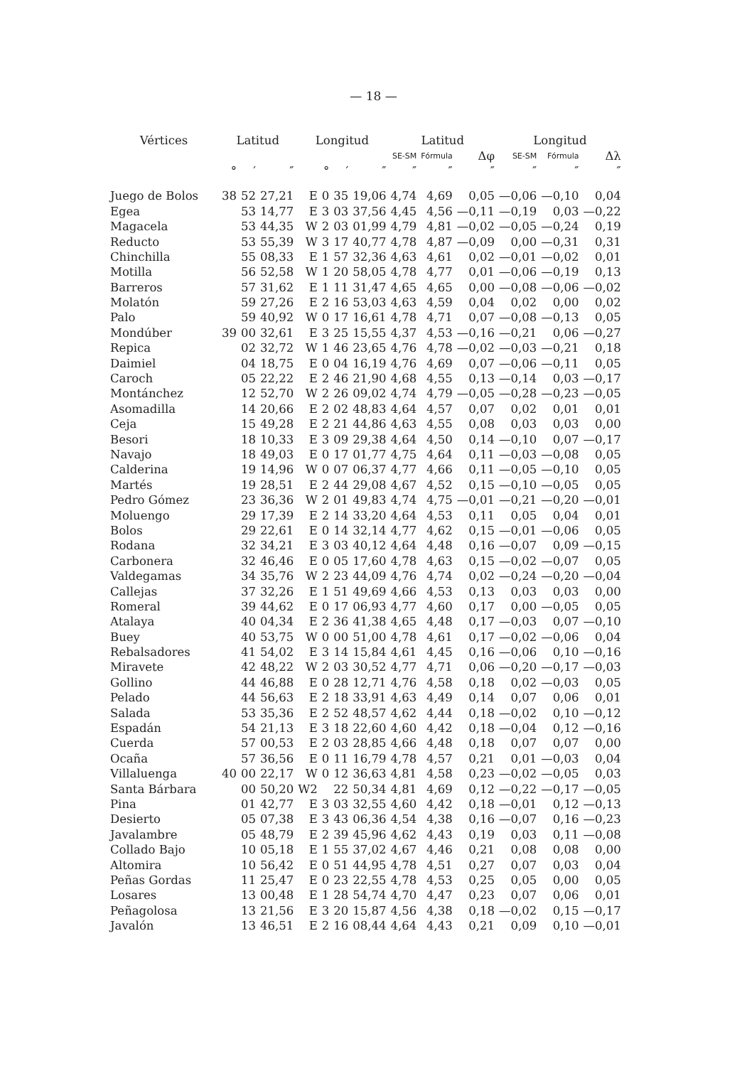— 18 —
| Vértices | Latitud | | | Longitud | | | | Latitud | | | Longitud | | |
| --- | --- | --- | --- | --- | --- | --- | --- | --- | --- | --- | --- | --- | --- |
| | | | | | | | | SE-SM | Fórmula | Δφ | SE-SM | Fórmula | Δλ |
| | ° | ′ | ″ | | ° | ′ | ″ | ″ | ″ | ″ | ″ | ″ | ″ |
| Juego de Bolos | 38 | 52 | 27,21 | E | 0 | 35 | 19,06 | 4,74 | 4,69 | 0,05 | —0,06 | —0,10 | 0,04 |
| Egea | | 53 | 14,77 | E | 3 | 03 | 37,56 | 4,45 | 4,56 | —0,11 | —0,19 | 0,03 | —0,22 |
| Magacela | | 53 | 44,35 | W | 2 | 03 | 01,99 | 4,79 | 4,81 | —0,02 | —0,05 | —0,24 | 0,19 |
| Reducto | | 53 | 55,39 | W | 3 | 17 | 40,77 | 4,78 | 4,87 | —0,09 | 0,00 | —0,31 | 0,31 |
| Chinchilla | | 55 | 08,33 | E | 1 | 57 | 32,36 | 4,63 | 4,61 | 0,02 | —0,01 | —0,02 | 0,01 |
| Motilla | | 56 | 52,58 | W | 1 | 20 | 58,05 | 4,78 | 4,77 | 0,01 | —0,06 | —0,19 | 0,13 |
| Barreros | | 57 | 31,62 | E | 1 | 11 | 31,47 | 4,65 | 4,65 | 0,00 | —0,08 | —0,06 | —0,02 |
| Molatón | | 59 | 27,26 | E | 2 | 16 | 53,03 | 4,63 | 4,59 | 0,04 | 0,02 | 0,00 | 0,02 |
| Palo | | 59 | 40,92 | W | 0 | 17 | 16,61 | 4,78 | 4,71 | 0,07 | —0,08 | —0,13 | 0,05 |
| Mondúber | 39 | 00 | 32,61 | E | 3 | 25 | 15,55 | 4,37 | 4,53 | —0,16 | —0,21 | 0,06 | —0,27 |
| Repica | | 02 | 32,72 | W | 1 | 46 | 23,65 | 4,76 | 4,78 | —0,02 | —0,03 | —0,21 | 0,18 |
| Daimiel | | 04 | 18,75 | E | 0 | 04 | 16,19 | 4,76 | 4,69 | 0,07 | —0,06 | —0,11 | 0,05 |
| Caroch | | 05 | 22,22 | E | 2 | 46 | 21,90 | 4,68 | 4,55 | 0,13 | —0,14 | 0,03 | —0,17 |
| Montánchez | | 12 | 52,70 | W | 2 | 26 | 09,02 | 4,74 | 4,79 | —0,05 | —0,28 | —0,23 | —0,05 |
| Asomadilla | | 14 | 20,66 | E | 2 | 02 | 48,83 | 4,64 | 4,57 | 0,07 | 0,02 | 0,01 | 0,01 |
| Ceja | | 15 | 49,28 | E | 2 | 21 | 44,86 | 4,63 | 4,55 | 0,08 | 0,03 | 0,03 | 0,00 |
| Besori | | 18 | 10,33 | E | 3 | 09 | 29,38 | 4,64 | 4,50 | 0,14 | —0,10 | 0,07 | —0,17 |
| Navajo | | 18 | 49,03 | E | 0 | 17 | 01,77 | 4,75 | 4,64 | 0,11 | —0,03 | —0,08 | 0,05 |
| Calderina | | 19 | 14,96 | W | 0 | 07 | 06,37 | 4,77 | 4,66 | 0,11 | —0,05 | —0,10 | 0,05 |
| Martés | | 19 | 28,51 | E | 2 | 44 | 29,08 | 4,67 | 4,52 | 0,15 | —0,10 | —0,05 | 0,05 |
| Pedro Gómez | | 23 | 36,36 | W | 2 | 01 | 49,83 | 4,74 | 4,75 | —0,01 | —0,21 | —0,20 | —0,01 |
| Moluengo | | 29 | 17,39 | E | 2 | 14 | 33,20 | 4,64 | 4,53 | 0,11 | 0,05 | 0,04 | 0,01 |
| Bolos | | 29 | 22,61 | E | 0 | 14 | 32,14 | 4,77 | 4,62 | 0,15 | —0,01 | —0,06 | 0,05 |
| Rodana | | 32 | 34,21 | E | 3 | 03 | 40,12 | 4,64 | 4,48 | 0,16 | —0,07 | 0,09 | —0,15 |
| Carbonera | | 32 | 46,46 | E | 0 | 05 | 17,60 | 4,78 | 4,63 | 0,15 | —0,02 | —0,07 | 0,05 |
| Valdegamas | | 34 | 35,76 | W | 2 | 23 | 44,09 | 4,76 | 4,74 | 0,02 | —0,24 | —0,20 | —0,04 |
| Callejas | | 37 | 32,26 | E | 1 | 51 | 49,69 | 4,66 | 4,53 | 0,13 | 0,03 | 0,03 | 0,00 |
| Romeral | | 39 | 44,62 | E | 0 | 17 | 06,93 | 4,77 | 4,60 | 0,17 | 0,00 | —0,05 | 0,05 |
| Atalaya | | 40 | 04,34 | E | 2 | 36 | 41,38 | 4,65 | 4,48 | 0,17 | —0,03 | 0,07 | —0,10 |
| Buey | | 40 | 53,75 | W | 0 | 00 | 51,00 | 4,78 | 4,61 | 0,17 | —0,02 | —0,06 | 0,04 |
| Rebalsadores | | 41 | 54,02 | E | 3 | 14 | 15,84 | 4,61 | 4,45 | 0,16 | —0,06 | 0,10 | —0,16 |
| Miravete | | 42 | 48,22 | W | 2 | 03 | 30,52 | 4,77 | 4,71 | 0,06 | —0,20 | —0,17 | —0,03 |
| Gollino | | 44 | 46,88 | E | 0 | 28 | 12,71 | 4,76 | 4,58 | 0,18 | 0,02 | —0,03 | 0,05 |
| Pelado | | 44 | 56,63 | E | 2 | 18 | 33,91 | 4,63 | 4,49 | 0,14 | 0,07 | 0,06 | 0,01 |
| Salada | | 53 | 35,36 | E | 2 | 52 | 48,57 | 4,62 | 4,44 | 0,18 | —0,02 | 0,10 | —0,12 |
| Espadán | | 54 | 21,13 | E | 3 | 18 | 22,60 | 4,60 | 4,42 | 0,18 | —0,04 | 0,12 | —0,16 |
| Cuerda | | 57 | 00,53 | E | 2 | 03 | 28,85 | 4,66 | 4,48 | 0,18 | 0,07 | 0,07 | 0,00 |
| Ocaña | | 57 | 36,56 | E | 0 | 11 | 16,79 | 4,78 | 4,57 | 0,21 | 0,01 | —0,03 | 0,04 |
| Villaluenga | 40 | 00 | 22,17 | W | 0 | 12 | 36,63 | 4,81 | 4,58 | 0,23 | —0,02 | —0,05 | 0,03 |
| Santa Bárbara | | 00 | 50,20 | W2 | | 22 | 50,34 | 4,81 | 4,69 | 0,12 | —0,22 | —0,17 | —0,05 |
| Pina | | 01 | 42,77 | E | 3 | 03 | 32,55 | 4,60 | 4,42 | 0,18 | —0,01 | 0,12 | —0,13 |
| Desierto | | 05 | 07,38 | E | 3 | 43 | 06,36 | 4,54 | 4,38 | 0,16 | —0,07 | 0,16 | —0,23 |
| Javalambre | | 05 | 48,79 | E | 2 | 39 | 45,96 | 4,62 | 4,43 | 0,19 | 0,03 | 0,11 | —0,08 |
| Collado Bajo | | 10 | 05,18 | E | 1 | 55 | 37,02 | 4,67 | 4,46 | 0,21 | 0,08 | 0,08 | 0,00 |
| Altomira | | 10 | 56,42 | E | 0 | 51 | 44,95 | 4,78 | 4,51 | 0,27 | 0,07 | 0,03 | 0,04 |
| Peñas Gordas | | 11 | 25,47 | E | 0 | 23 | 22,55 | 4,78 | 4,53 | 0,25 | 0,05 | 0,00 | 0,05 |
| Losares | | 13 | 00,48 | E | 1 | 28 | 54,74 | 4,70 | 4,47 | 0,23 | 0,07 | 0,06 | 0,01 |
| Peñagolosa | | 13 | 21,56 | E | 3 | 20 | 15,87 | 4,56 | 4,38 | 0,18 | —0,02 | 0,15 | —0,17 |
| Javalón | | 13 | 46,51 | E | 2 | 16 | 08,44 | 4,64 | 4,43 | 0,21 | 0,09 | 0,10 | —0,01 |